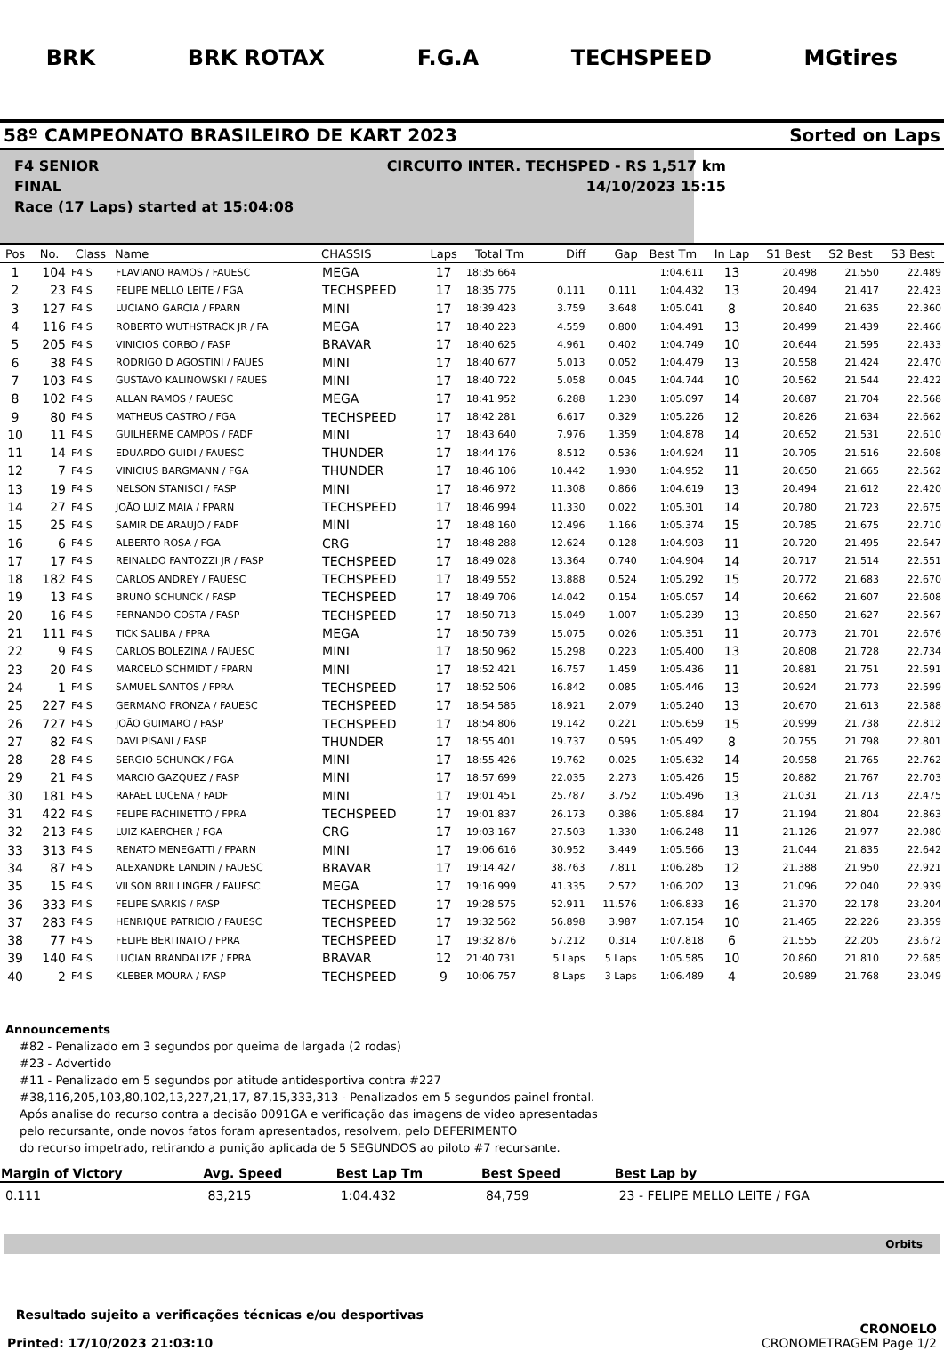BRK BRK ROTAX F.G.A TECHSPEED MGtires
58º CAMPEONATO BRASILEIRO DE KART 2023 Sorted on Laps
F4 SENIOR CIRCUITO INTER. TECHSPED - RS 1,517 km
FINAL 14/10/2023 15:15
Race (17 Laps) started at 15:04:08
| Pos | No. | Class | Name | CHASSIS | Laps | Total Tm | Diff | Gap | Best Tm | In Lap | S1 Best | S2 Best | S3 Best |
| --- | --- | --- | --- | --- | --- | --- | --- | --- | --- | --- | --- | --- | --- |
| 1 | 104 | F4 S | FLAVIANO RAMOS / FAUESC | MEGA | 17 | 18:35.664 | | | 1:04.611 | 13 | 20.498 | 21.550 | 22.489 |
| 2 | 23 | F4 S | FELIPE MELLO LEITE / FGA | TECHSPEED | 17 | 18:35.775 | 0.111 | 0.111 | 1:04.432 | 13 | 20.494 | 21.417 | 22.423 |
| 3 | 127 | F4 S | LUCIANO GARCIA / FPARN | MINI | 17 | 18:39.423 | 3.759 | 3.648 | 1:05.041 | 8 | 20.840 | 21.635 | 22.360 |
| 4 | 116 | F4 S | ROBERTO WUTHSTRACK JR / FA | MEGA | 17 | 18:40.223 | 4.559 | 0.800 | 1:04.491 | 13 | 20.499 | 21.439 | 22.466 |
| 5 | 205 | F4 S | VINICIOS CORBO / FASP | BRAVAR | 17 | 18:40.625 | 4.961 | 0.402 | 1:04.749 | 10 | 20.644 | 21.595 | 22.433 |
| 6 | 38 | F4 S | RODRIGO D AGOSTINI / FAUES | MINI | 17 | 18:40.677 | 5.013 | 0.052 | 1:04.479 | 13 | 20.558 | 21.424 | 22.470 |
| 7 | 103 | F4 S | GUSTAVO KALINOWSKI / FAUES | MINI | 17 | 18:40.722 | 5.058 | 0.045 | 1:04.744 | 10 | 20.562 | 21.544 | 22.422 |
| 8 | 102 | F4 S | ALLAN RAMOS / FAUESC | MEGA | 17 | 18:41.952 | 6.288 | 1.230 | 1:05.097 | 14 | 20.687 | 21.704 | 22.568 |
| 9 | 80 | F4 S | MATHEUS CASTRO / FGA | TECHSPEED | 17 | 18:42.281 | 6.617 | 0.329 | 1:05.226 | 12 | 20.826 | 21.634 | 22.662 |
| 10 | 11 | F4 S | GUILHERME CAMPOS / FADF | MINI | 17 | 18:43.640 | 7.976 | 1.359 | 1:04.878 | 14 | 20.652 | 21.531 | 22.610 |
| 11 | 14 | F4 S | EDUARDO GUIDI / FAUESC | THUNDER | 17 | 18:44.176 | 8.512 | 0.536 | 1:04.924 | 11 | 20.705 | 21.516 | 22.608 |
| 12 | 7 | F4 S | VINICIUS BARGMANN / FGA | THUNDER | 17 | 18:46.106 | 10.442 | 1.930 | 1:04.952 | 11 | 20.650 | 21.665 | 22.562 |
| 13 | 19 | F4 S | NELSON STANISCI / FASP | MINI | 17 | 18:46.972 | 11.308 | 0.866 | 1:04.619 | 13 | 20.494 | 21.612 | 22.420 |
| 14 | 27 | F4 S | JOÃO LUIZ MAIA / FPARN | TECHSPEED | 17 | 18:46.994 | 11.330 | 0.022 | 1:05.301 | 14 | 20.780 | 21.723 | 22.675 |
| 15 | 25 | F4 S | SAMIR DE ARAUJO / FADF | MINI | 17 | 18:48.160 | 12.496 | 1.166 | 1:05.374 | 15 | 20.785 | 21.675 | 22.710 |
| 16 | 6 | F4 S | ALBERTO ROSA / FGA | CRG | 17 | 18:48.288 | 12.624 | 0.128 | 1:04.903 | 11 | 20.720 | 21.495 | 22.647 |
| 17 | 17 | F4 S | REINALDO FANTOZZI JR / FASP | TECHSPEED | 17 | 18:49.028 | 13.364 | 0.740 | 1:04.904 | 14 | 20.717 | 21.514 | 22.551 |
| 18 | 182 | F4 S | CARLOS ANDREY / FAUESC | TECHSPEED | 17 | 18:49.552 | 13.888 | 0.524 | 1:05.292 | 15 | 20.772 | 21.683 | 22.670 |
| 19 | 13 | F4 S | BRUNO SCHUNCK / FASP | TECHSPEED | 17 | 18:49.706 | 14.042 | 0.154 | 1:05.057 | 14 | 20.662 | 21.607 | 22.608 |
| 20 | 16 | F4 S | FERNANDO COSTA / FASP | TECHSPEED | 17 | 18:50.713 | 15.049 | 1.007 | 1:05.239 | 13 | 20.850 | 21.627 | 22.567 |
| 21 | 111 | F4 S | TICK SALIBA / FPRA | MEGA | 17 | 18:50.739 | 15.075 | 0.026 | 1:05.351 | 11 | 20.773 | 21.701 | 22.676 |
| 22 | 9 | F4 S | CARLOS BOLEZINA / FAUESC | MINI | 17 | 18:50.962 | 15.298 | 0.223 | 1:05.400 | 13 | 20.808 | 21.728 | 22.734 |
| 23 | 20 | F4 S | MARCELO SCHMIDT / FPARN | MINI | 17 | 18:52.421 | 16.757 | 1.459 | 1:05.436 | 11 | 20.881 | 21.751 | 22.591 |
| 24 | 1 | F4 S | SAMUEL SANTOS / FPRA | TECHSPEED | 17 | 18:52.506 | 16.842 | 0.085 | 1:05.446 | 13 | 20.924 | 21.773 | 22.599 |
| 25 | 227 | F4 S | GERMANO FRONZA / FAUESC | TECHSPEED | 17 | 18:54.585 | 18.921 | 2.079 | 1:05.240 | 13 | 20.670 | 21.613 | 22.588 |
| 26 | 727 | F4 S | JOÃO GUIMARO / FASP | TECHSPEED | 17 | 18:54.806 | 19.142 | 0.221 | 1:05.659 | 15 | 20.999 | 21.738 | 22.812 |
| 27 | 82 | F4 S | DAVI PISANI / FASP | THUNDER | 17 | 18:55.401 | 19.737 | 0.595 | 1:05.492 | 8 | 20.755 | 21.798 | 22.801 |
| 28 | 28 | F4 S | SERGIO SCHUNCK / FGA | MINI | 17 | 18:55.426 | 19.762 | 0.025 | 1:05.632 | 14 | 20.958 | 21.765 | 22.762 |
| 29 | 21 | F4 S | MARCIO GAZQUEZ / FASP | MINI | 17 | 18:57.699 | 22.035 | 2.273 | 1:05.426 | 15 | 20.882 | 21.767 | 22.703 |
| 30 | 181 | F4 S | RAFAEL LUCENA / FADF | MINI | 17 | 19:01.451 | 25.787 | 3.752 | 1:05.496 | 13 | 21.031 | 21.713 | 22.475 |
| 31 | 422 | F4 S | FELIPE FACHINETTO / FPRA | TECHSPEED | 17 | 19:01.837 | 26.173 | 0.386 | 1:05.884 | 17 | 21.194 | 21.804 | 22.863 |
| 32 | 213 | F4 S | LUIZ KAERCHER / FGA | CRG | 17 | 19:03.167 | 27.503 | 1.330 | 1:06.248 | 11 | 21.126 | 21.977 | 22.980 |
| 33 | 313 | F4 S | RENATO MENEGATTI / FPARN | MINI | 17 | 19:06.616 | 30.952 | 3.449 | 1:05.566 | 13 | 21.044 | 21.835 | 22.642 |
| 34 | 87 | F4 S | ALEXANDRE LANDIN / FAUESC | BRAVAR | 17 | 19:14.427 | 38.763 | 7.811 | 1:06.285 | 12 | 21.388 | 21.950 | 22.921 |
| 35 | 15 | F4 S | VILSON BRILLINGER / FAUESC | MEGA | 17 | 19:16.999 | 41.335 | 2.572 | 1:06.202 | 13 | 21.096 | 22.040 | 22.939 |
| 36 | 333 | F4 S | FELIPE SARKIS / FASP | TECHSPEED | 17 | 19:28.575 | 52.911 | 11.576 | 1:06.833 | 16 | 21.370 | 22.178 | 23.204 |
| 37 | 283 | F4 S | HENRIQUE PATRICIO / FAUESC | TECHSPEED | 17 | 19:32.562 | 56.898 | 3.987 | 1:07.154 | 10 | 21.465 | 22.226 | 23.359 |
| 38 | 77 | F4 S | FELIPE BERTINATO / FPRA | TECHSPEED | 17 | 19:32.876 | 57.212 | 0.314 | 1:07.818 | 6 | 21.555 | 22.205 | 23.672 |
| 39 | 140 | F4 S | LUCIAN BRANDALIZE / FPRA | BRAVAR | 12 | 21:40.731 | 5 Laps | 5 Laps | 1:05.585 | 10 | 20.860 | 21.810 | 22.685 |
| 40 | 2 | F4 S | KLEBER MOURA / FASP | TECHSPEED | 9 | 10:06.757 | 8 Laps | 3 Laps | 1:06.489 | 4 | 20.989 | 21.768 | 23.049 |
Announcements
#82 - Penalizado em 3 segundos por queima de largada (2 rodas)
#23 - Advertido
#11 - Penalizado em 5 segundos por atitude antidesportiva contra #227
#38,116,205,103,80,102,13,227,21,17, 87,15,333,313 - Penalizados em 5 segundos painel frontal.
Após analise do recurso contra a decisão 0091GA e verificação das imagens de video apresentadas
pelo recursante, onde novos fatos foram apresentados, resolvem, pelo DEFERIMENTO
do recurso impetrado, retirando a punição aplicada de 5 SEGUNDOS ao piloto #7 recursante.
| Margin of Victory | Avg. Speed | Best Lap Tm | Best Speed | Best Lap by |
| --- | --- | --- | --- | --- |
| 0.111 | 83,215 | 1:04.432 | 84,759 | 23 - FELIPE MELLO LEITE / FGA |
Orbits
Resultado sujeito a verificações técnicas e/ou desportivas
Printed: 17/10/2023 21:03:10
CRONOELO
CRONOMETRAGEM Page 1/2